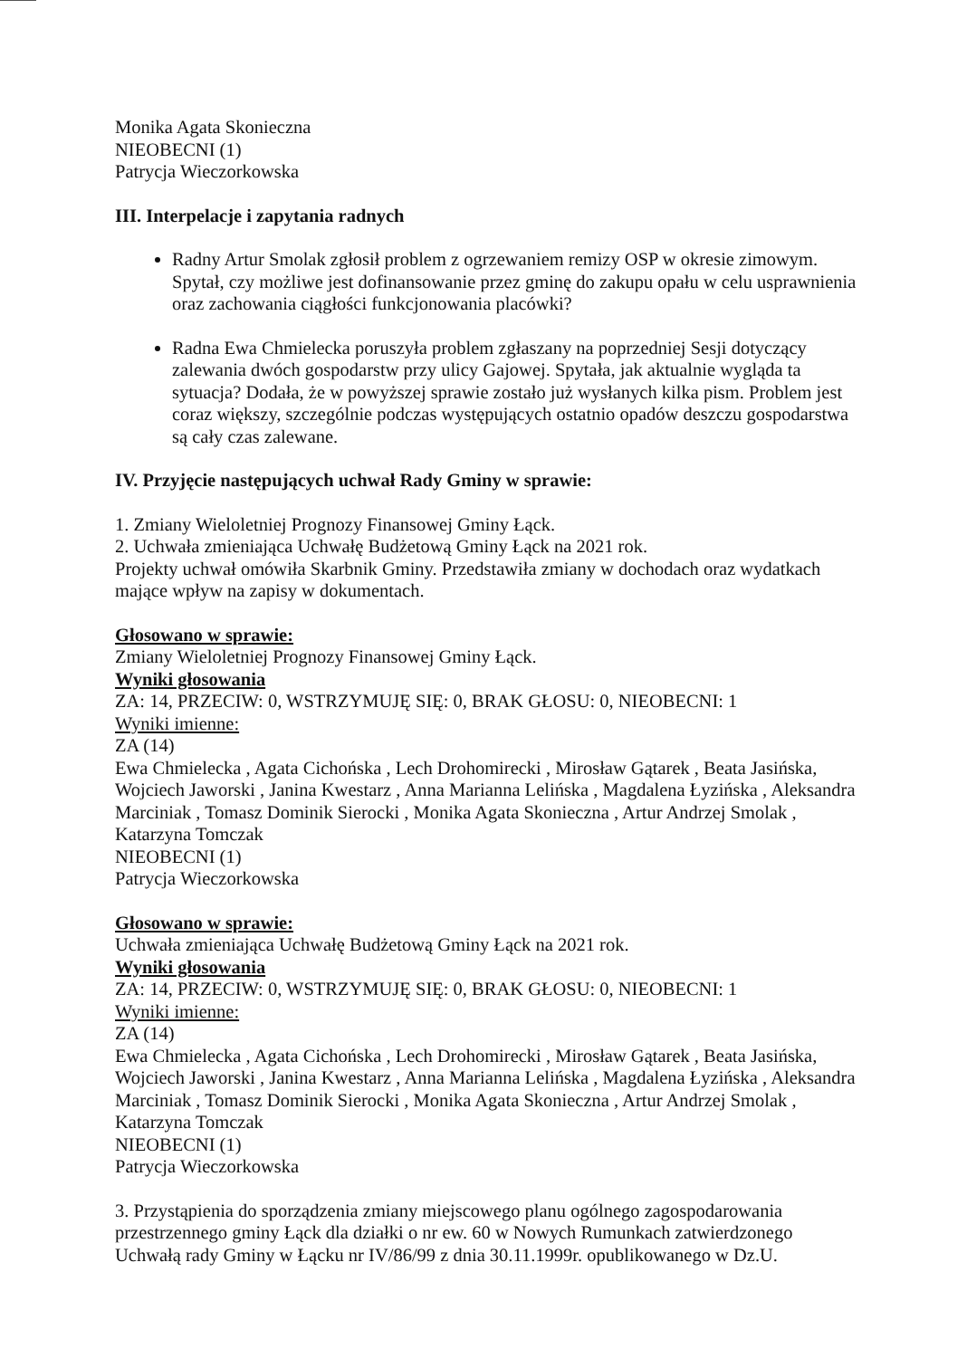Monika Agata Skonieczna
NIEOBECNI (1)
Patrycja Wieczorkowska
III. Interpelacje i zapytania radnych
Radny Artur Smolak zgłosił problem z ogrzewaniem remizy OSP w okresie zimowym. Spytał, czy możliwe jest dofinansowanie przez gminę do zakupu opału w celu usprawnienia oraz zachowania ciągłości funkcjonowania placówki?
Radna Ewa Chmielecka poruszyła problem zgłaszany na poprzedniej Sesji dotyczący zalewania dwóch gospodarstw przy ulicy Gajowej. Spytała, jak aktualnie wygląda ta sytuacja? Dodała, że w powyższej sprawie zostało już wysłanych kilka pism. Problem jest coraz większy, szczególnie podczas występujących ostatnio opadów deszczu gospodarstwa są cały czas zalewane.
IV. Przyjęcie następujących uchwał Rady Gminy w sprawie:
1. Zmiany Wieloletniej Prognozy Finansowej Gminy Łąck.
2. Uchwała zmieniająca Uchwałę Budżetową Gminy Łąck na 2021 rok.
Projekty uchwał omówiła Skarbnik Gminy. Przedstawiła zmiany w dochodach oraz wydatkach mające wpływ na zapisy w dokumentach.
Głosowano w sprawie:
Zmiany Wieloletniej Prognozy Finansowej Gminy Łąck.
Wyniki głosowania
ZA: 14, PRZECIW: 0, WSTRZYMUJĘ SIĘ: 0, BRAK GŁOSU: 0, NIEOBECNI: 1
Wyniki imienne:
ZA (14)
Ewa Chmielecka , Agata Cichońska , Lech Drohomirecki , Mirosław Gątarek , Beata Jasińska, Wojciech Jaworski , Janina Kwestarz , Anna Marianna Lelińska , Magdalena Łyzińska , Aleksandra Marciniak , Tomasz Dominik Sierocki , Monika Agata Skonieczna , Artur Andrzej Smolak , Katarzyna Tomczak
NIEOBECNI (1)
Patrycja Wieczorkowska
Głosowano w sprawie:
Uchwała zmieniająca Uchwałę Budżetową Gminy Łąck na 2021 rok.
Wyniki głosowania
ZA: 14, PRZECIW: 0, WSTRZYMUJĘ SIĘ: 0, BRAK GŁOSU: 0, NIEOBECNI: 1
Wyniki imienne:
ZA (14)
Ewa Chmielecka , Agata Cichońska , Lech Drohomirecki , Mirosław Gątarek , Beata Jasińska, Wojciech Jaworski , Janina Kwestarz , Anna Marianna Lelińska , Magdalena Łyzińska , Aleksandra Marciniak , Tomasz Dominik Sierocki , Monika Agata Skonieczna , Artur Andrzej Smolak , Katarzyna Tomczak
NIEOBECNI (1)
Patrycja Wieczorkowska
3. Przystąpienia do sporządzenia zmiany miejscowego planu ogólnego zagospodarowania przestrzennego gminy Łąck dla działki o nr ew. 60 w Nowych Rumunkach zatwierdzonego Uchwałą rady Gminy w Łącku nr IV/86/99 z dnia 30.11.1999r. opublikowanego w Dz.U.